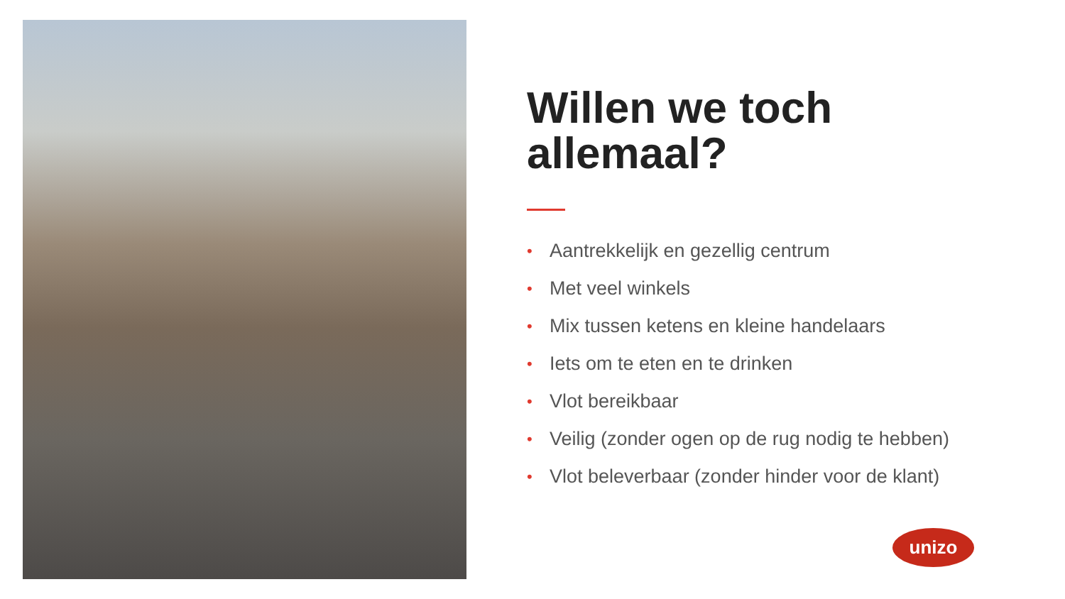Willen we toch allemaal?
• Aantrekkelijk en gezellig centrum
• Met veel winkels
• Mix tussen ketens en kleine handelaars
• Iets om te eten en te drinken
• Vlot bereikbaar
• Veilig (zonder ogen op de rug nodig te hebben)
• Vlot beleverbaar (zonder hinder voor de klant)
unizo